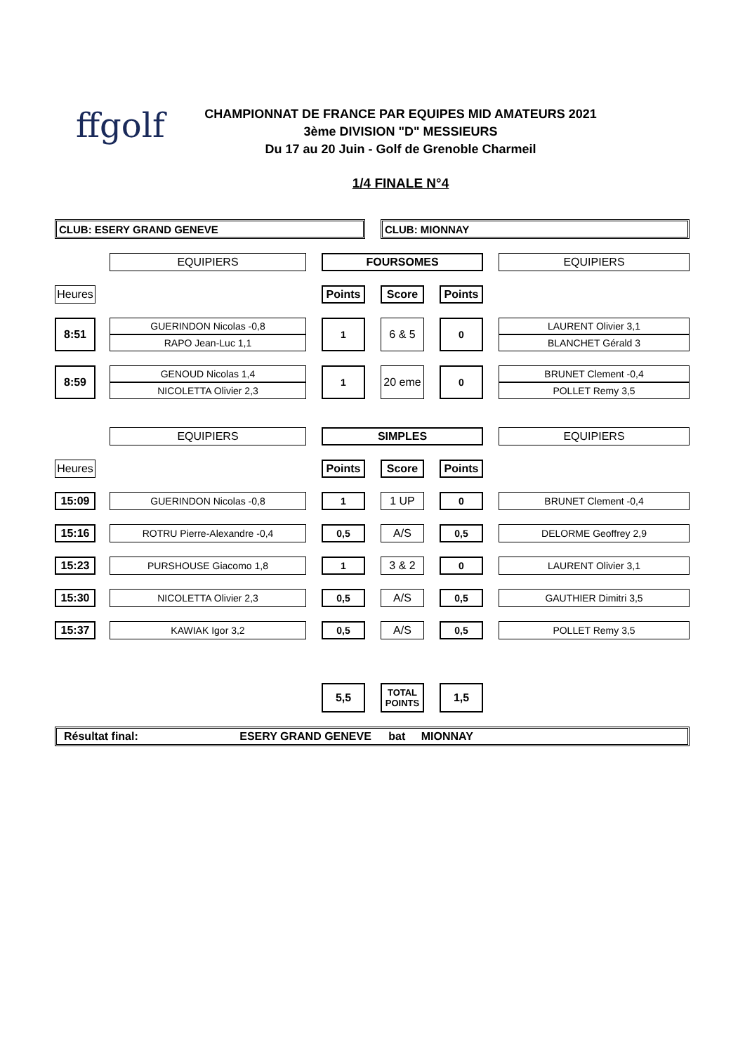ffgolf
CHAMPIONNAT DE FRANCE PAR EQUIPES MID AMATEURS 2021
3ème DIVISION "D" MESSIEURS
Du 17 au 20 Juin - Golf de Grenoble Charmeil
1/4 FINALE N°4
| CLUB: ESERY GRAND GENEVE | | | | | | CLUB: MIONNAY | | | | |
| | | EQUIPIERS | | FOURSOMES | | | | | | EQUIPIERS |
| Heures | | | | Points | | Score | | Points | | |
| 8:51 | | GUERINDON Nicolas -0,8 | | 1 | | 6 & 5 | | 0 | | LAURENT Olivier 3,1 |
| | | RAPO Jean-Luc 1,1 | | | | | | | | BLANCHET Gérald 3 |
| 8:59 | | GENOUD Nicolas 1,4 | | 1 | | 20 eme | | 0 | | BRUNET Clement -0,4 |
| | | NICOLETTA Olivier 2,3 | | | | | | | | POLLET Remy 3,5 |
| | | EQUIPIERS | | SIMPLES | | | | | | EQUIPIERS |
| Heures | | | | Points | | Score | | Points | | |
| 15:09 | | GUERINDON Nicolas -0,8 | | 1 | | 1 UP | | 0 | | BRUNET Clement -0,4 |
| 15:16 | | ROTRU Pierre-Alexandre -0,4 | | 0,5 | | A/S | | 0,5 | | DELORME Geoffrey 2,9 |
| 15:23 | | PURSHOUSE Giacomo 1,8 | | 1 | | 3 & 2 | | 0 | | LAURENT Olivier 3,1 |
| 15:30 | | NICOLETTA Olivier 2,3 | | 0,5 | | A/S | | 0,5 | | GAUTHIER Dimitri 3,5 |
| 15:37 | | KAWIAK Igor 3,2 | | 0,5 | | A/S | | 0,5 | | POLLET Remy 3,5 |
| | | | | 5,5 | | TOTAL POINTS | | 1,5 | | |
| Résultat final: ESERY GRAND GENEVE bat MIONNAY | | | | | | | | | | |